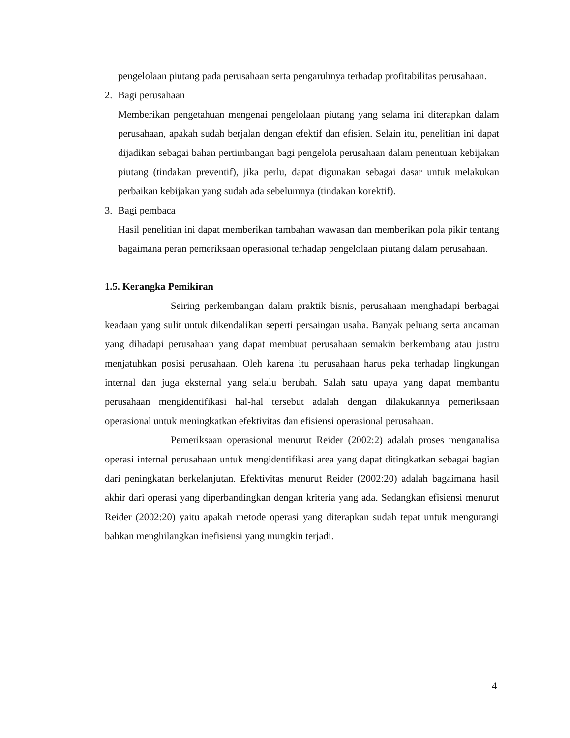pengelolaan piutang pada perusahaan serta pengaruhnya terhadap profitabilitas perusahaan.
2. Bagi perusahaan
Memberikan pengetahuan mengenai pengelolaan piutang yang selama ini diterapkan dalam perusahaan, apakah sudah berjalan dengan efektif dan efisien. Selain itu, penelitian ini dapat dijadikan sebagai bahan pertimbangan bagi pengelola perusahaan dalam penentuan kebijakan piutang (tindakan preventif), jika perlu, dapat digunakan sebagai dasar untuk melakukan perbaikan kebijakan yang sudah ada sebelumnya (tindakan korektif).
3. Bagi pembaca
Hasil penelitian ini dapat memberikan tambahan wawasan dan memberikan pola pikir tentang bagaimana peran pemeriksaan operasional terhadap pengelolaan piutang dalam perusahaan.
1.5. Kerangka Pemikiran
Seiring perkembangan dalam praktik bisnis, perusahaan menghadapi berbagai keadaan yang sulit untuk dikendalikan seperti persaingan usaha. Banyak peluang serta ancaman yang dihadapi perusahaan yang dapat membuat perusahaan semakin berkembang atau justru menjatuhkan posisi perusahaan. Oleh karena itu perusahaan harus peka terhadap lingkungan internal dan juga eksternal yang selalu berubah. Salah satu upaya yang dapat membantu perusahaan mengidentifikasi hal-hal tersebut adalah dengan dilakukannya pemeriksaan operasional untuk meningkatkan efektivitas dan efisiensi operasional perusahaan.
Pemeriksaan operasional menurut Reider (2002:2) adalah proses menganalisa operasi internal perusahaan untuk mengidentifikasi area yang dapat ditingkatkan sebagai bagian dari peningkatan berkelanjutan. Efektivitas menurut Reider (2002:20) adalah bagaimana hasil akhir dari operasi yang diperbandingkan dengan kriteria yang ada. Sedangkan efisiensi menurut Reider (2002:20) yaitu apakah metode operasi yang diterapkan sudah tepat untuk mengurangi bahkan menghilangkan inefisiensi yang mungkin terjadi.
4